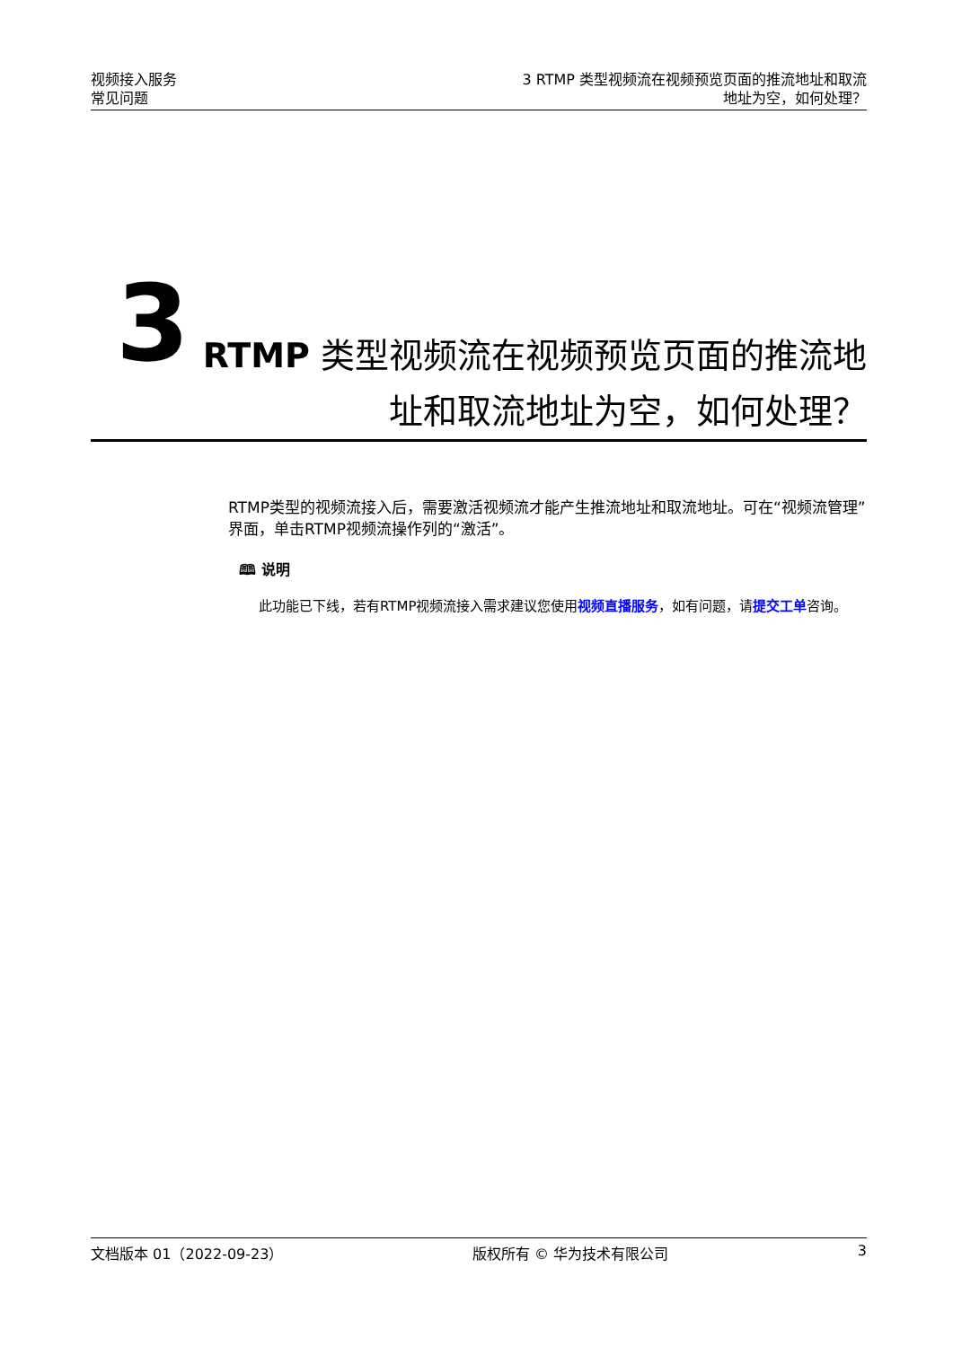视频接入服务
常见问题
3 RTMP 类型视频流在视频预览页面的推流地址和取流
地址为空，如何处理？
3
RTMP 类型视频流在视频预览页面的推流地址和取流地址为空，如何处理？
RTMP类型的视频流接入后，需要激活视频流才能产生推流地址和取流地址。可在“视频流管理”界面，单击RTMP视频流操作列的“激活”。
🕮 说明
此功能已下线，若有RTMP视频流接入需求建议您使用视频直播服务，如有问题，请提交工单咨询。
文档版本 01（2022-09-23） 版权所有 © 华为技术有限公司 3